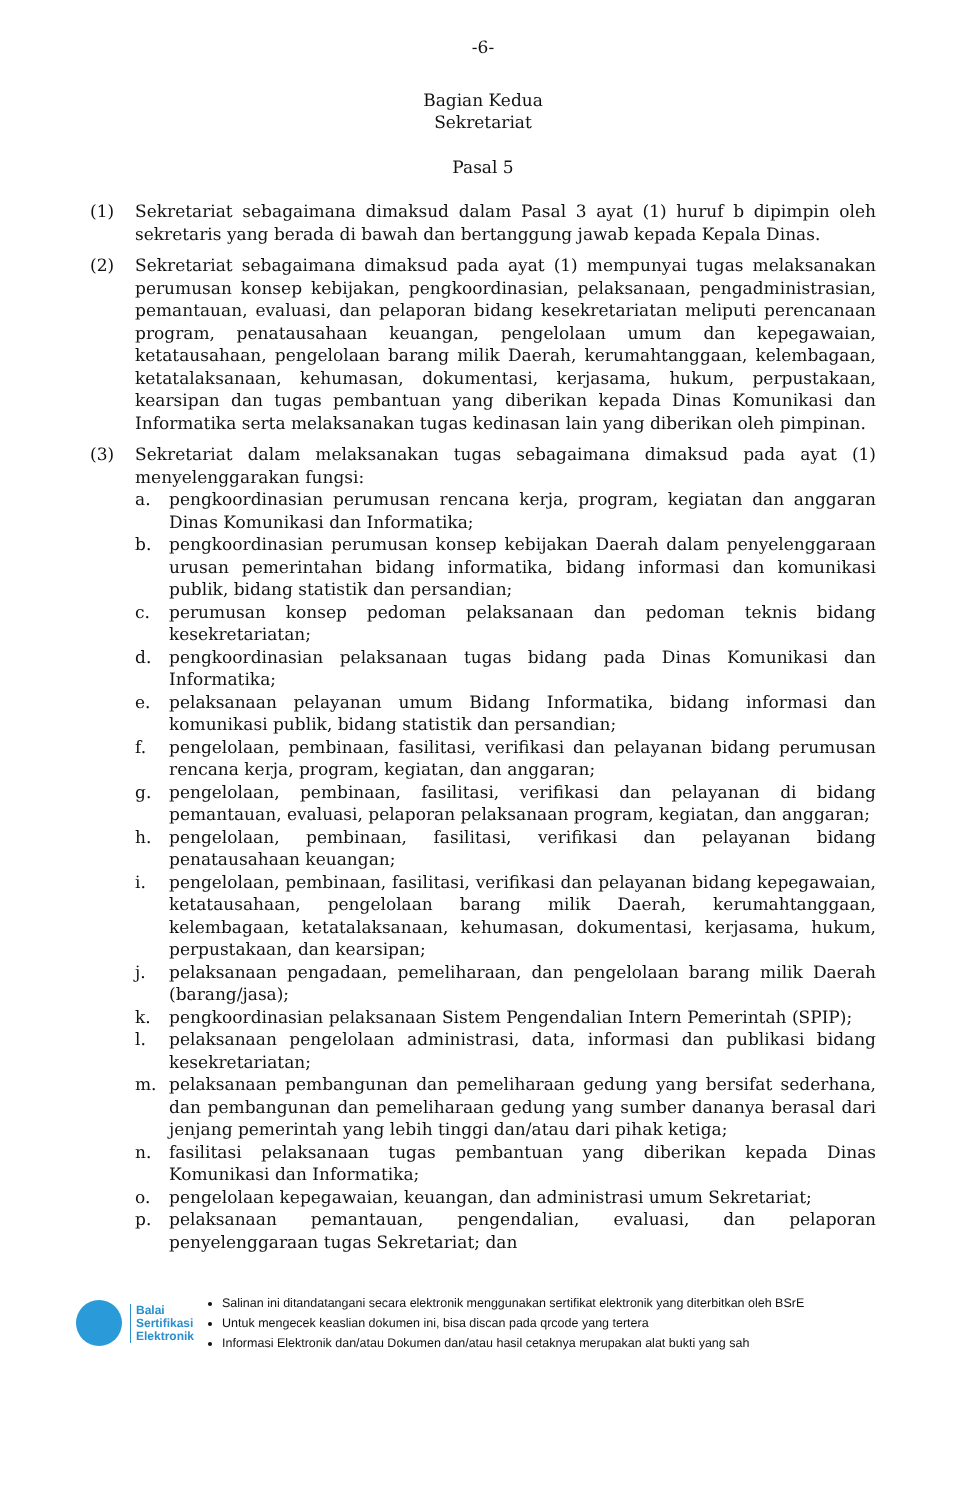-6-
Bagian Kedua
Sekretariat
Pasal 5
(1) Sekretariat sebagaimana dimaksud dalam Pasal 3 ayat (1) huruf b dipimpin oleh sekretaris yang berada di bawah dan bertanggung jawab kepada Kepala Dinas.
(2) Sekretariat sebagaimana dimaksud pada ayat (1) mempunyai tugas melaksanakan perumusan konsep kebijakan, pengkoordinasian, pelaksanaan, pengadministrasian, pemantauan, evaluasi, dan pelaporan bidang kesekretariatan meliputi perencanaan program, penatausahaan keuangan, pengelolaan umum dan kepegawaian, ketatausahaan, pengelolaan barang milik Daerah, kerumahtanggaan, kelembagaan, ketatalaksanaan, kehumasan, dokumentasi, kerjasama, hukum, perpustakaan, kearsipan dan tugas pembantuan yang diberikan kepada Dinas Komunikasi dan Informatika serta melaksanakan tugas kedinasan lain yang diberikan oleh pimpinan.
(3) Sekretariat dalam melaksanakan tugas sebagaimana dimaksud pada ayat (1) menyelenggarakan fungsi:
a. pengkoordinasian perumusan rencana kerja, program, kegiatan dan anggaran Dinas Komunikasi dan Informatika;
b. pengkoordinasian perumusan konsep kebijakan Daerah dalam penyelenggaraan urusan pemerintahan bidang informatika, bidang informasi dan komunikasi publik, bidang statistik dan persandian;
c. perumusan konsep pedoman pelaksanaan dan pedoman teknis bidang kesekretariatan;
d. pengkoordinasian pelaksanaan tugas bidang pada Dinas Komunikasi dan Informatika;
e. pelaksanaan pelayanan umum Bidang Informatika, bidang informasi dan komunikasi publik, bidang statistik dan persandian;
f. pengelolaan, pembinaan, fasilitasi, verifikasi dan pelayanan bidang perumusan rencana kerja, program, kegiatan, dan anggaran;
g. pengelolaan, pembinaan, fasilitasi, verifikasi dan pelayanan di bidang pemantauan, evaluasi, pelaporan pelaksanaan program, kegiatan, dan anggaran;
h. pengelolaan, pembinaan, fasilitasi, verifikasi dan pelayanan bidang penatausahaan keuangan;
i. pengelolaan, pembinaan, fasilitasi, verifikasi dan pelayanan bidang kepegawaian, ketatausahaan, pengelolaan barang milik Daerah, kerumahtanggaan, kelembagaan, ketatalaksanaan, kehumasan, dokumentasi, kerjasama, hukum, perpustakaan, dan kearsipan;
j. pelaksanaan pengadaan, pemeliharaan, dan pengelolaan barang milik Daerah (barang/jasa);
k. pengkoordinasian pelaksanaan Sistem Pengendalian Intern Pemerintah (SPIP);
l. pelaksanaan pengelolaan administrasi, data, informasi dan publikasi bidang kesekretariatan;
m. pelaksanaan pembangunan dan pemeliharaan gedung yang bersifat sederhana, dan pembangunan dan pemeliharaan gedung yang sumber dananya berasal dari jenjang pemerintah yang lebih tinggi dan/atau dari pihak ketiga;
n. fasilitasi pelaksanaan tugas pembantuan yang diberikan kepada Dinas Komunikasi dan Informatika;
o. pengelolaan kepegawaian, keuangan, dan administrasi umum Sekretariat;
p. pelaksanaan pemantauan, pengendalian, evaluasi, dan pelaporan penyelenggaraan tugas Sekretariat; dan
Balai
Sertifikasi
Elektronik
Salinan ini ditandatangani secara elektronik menggunakan sertifikat elektronik yang diterbitkan oleh BSrE
Untuk mengecek keaslian dokumen ini, bisa discan pada qrcode yang tertera
Informasi Elektronik dan/atau Dokumen dan/atau hasil cetaknya merupakan alat bukti yang sah